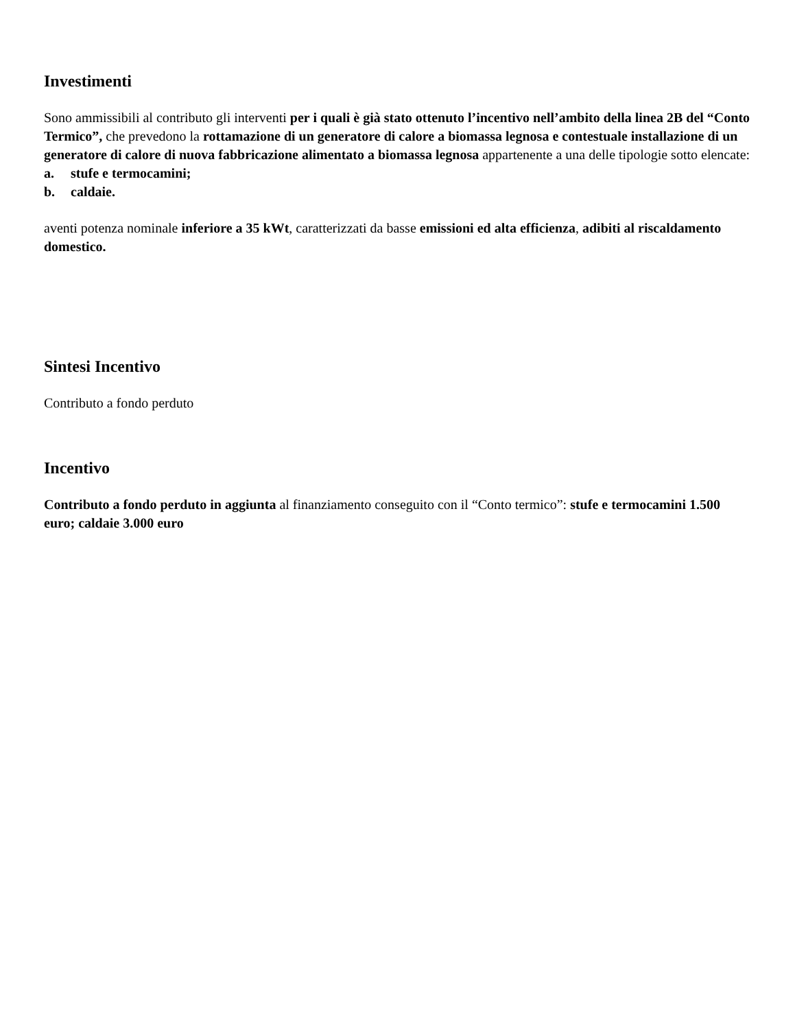Investimenti
Sono ammissibili al contributo gli interventi per i quali è già stato ottenuto l’incentivo nell’ambito della linea 2B del “Conto Termico”, che prevedono la rottamazione di un generatore di calore a biomassa legnosa e contestuale installazione di un generatore di calore di nuova fabbricazione alimentato a biomassa legnosa appartenente a una delle tipologie sotto elencate:
a. stufe e termocamini;
b. caldaie.
aventi potenza nominale inferiore a 35 kWt, caratterizzati da basse emissioni ed alta efficienza, adibiti al riscaldamento domestico.
Sintesi Incentivo
Contributo a fondo perduto
Incentivo
Contributo a fondo perduto in aggiunta al finanziamento conseguito con il “Conto termico”: stufe e termocamini 1.500 euro; caldaie 3.000 euro